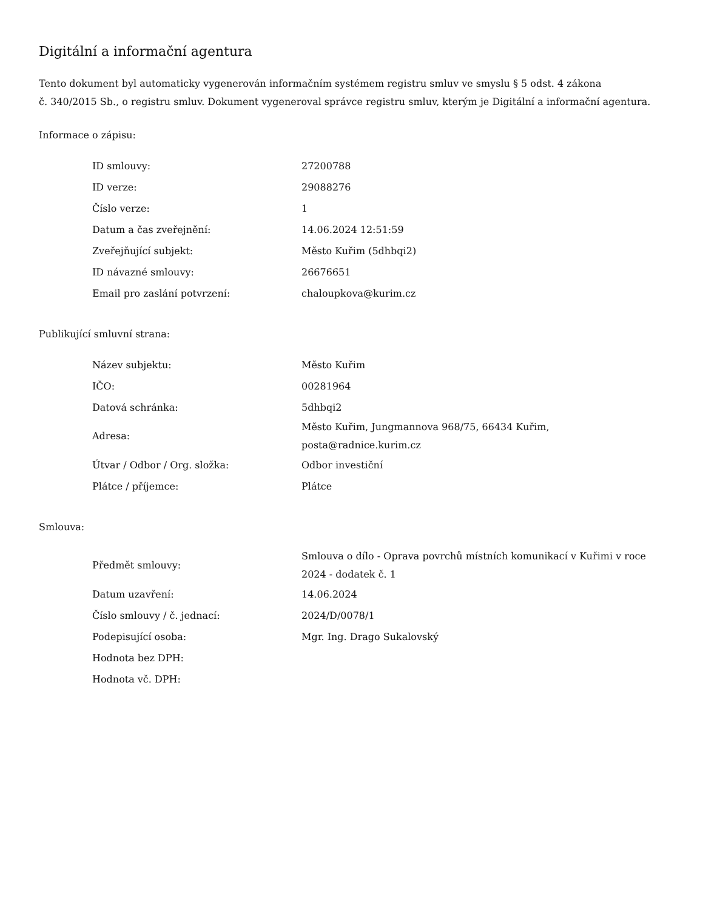Digitální a informační agentura
Tento dokument byl automaticky vygenerován informačním systémem registru smluv ve smyslu § 5 odst. 4 zákona
č. 340/2015 Sb., o registru smluv. Dokument vygeneroval správce registru smluv, kterým je Digitální a informační agentura.
Informace o zápisu:
| ID smlouvy: | 27200788 |
| ID verze: | 29088276 |
| Číslo verze: | 1 |
| Datum a čas zveřejnění: | 14.06.2024 12:51:59 |
| Zveřejňující subjekt: | Město Kuřim (5dhbqi2) |
| ID návazné smlouvy: | 26676651 |
| Email pro zaslání potvrzení: | chaloupkova@kurim.cz |
Publikující smluvní strana:
| Název subjektu: | Město Kuřim |
| IČO: | 00281964 |
| Datová schránka: | 5dhbqi2 |
| Adresa: | Město Kuřim, Jungmannova 968/75, 66434 Kuřim, posta@radnice.kurim.cz |
| Útvar / Odbor / Org. složka: | Odbor investiční |
| Plátce / příjemce: | Plátce |
Smlouva:
| Předmět smlouvy: | Smlouva o dílo - Oprava povrchů místních komunikací v Kuřimi v roce 2024 - dodatek č. 1 |
| Datum uzavření: | 14.06.2024 |
| Číslo smlouvy / č. jednací: | 2024/D/0078/1 |
| Podepisující osoba: | Mgr. Ing. Drago Sukalovský |
| Hodnota bez DPH: | |
| Hodnota vč. DPH: | |